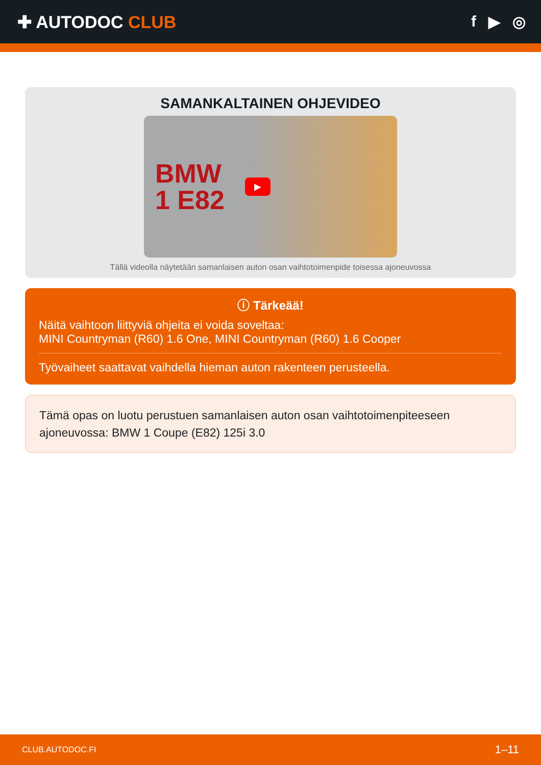✚ AUTODOC CLUB f ▶ ◎
SAMANKALTAINEN OHJEVIDEO
BMW
1 E82
▶
Tällä videolla näytetään samanlaisen auton osan vaihtotoimenpide toisessa ajoneuvossa
ⓘ Tärkeää!
Näitä vaihtoon liittyviä ohjeita ei voida soveltaa:
MINI Countryman (R60) 1.6 One, MINI Countryman (R60) 1.6 Cooper
Työvaiheet saattavat vaihdella hieman auton rakenteen perusteella.
Tämä opas on luotu perustuen samanlaisen auton osan vaihtotoimenpiteeseen ajoneuvossa: BMW 1 Coupe (E82) 125i 3.0
CLUB.AUTODOC.FI 1–11